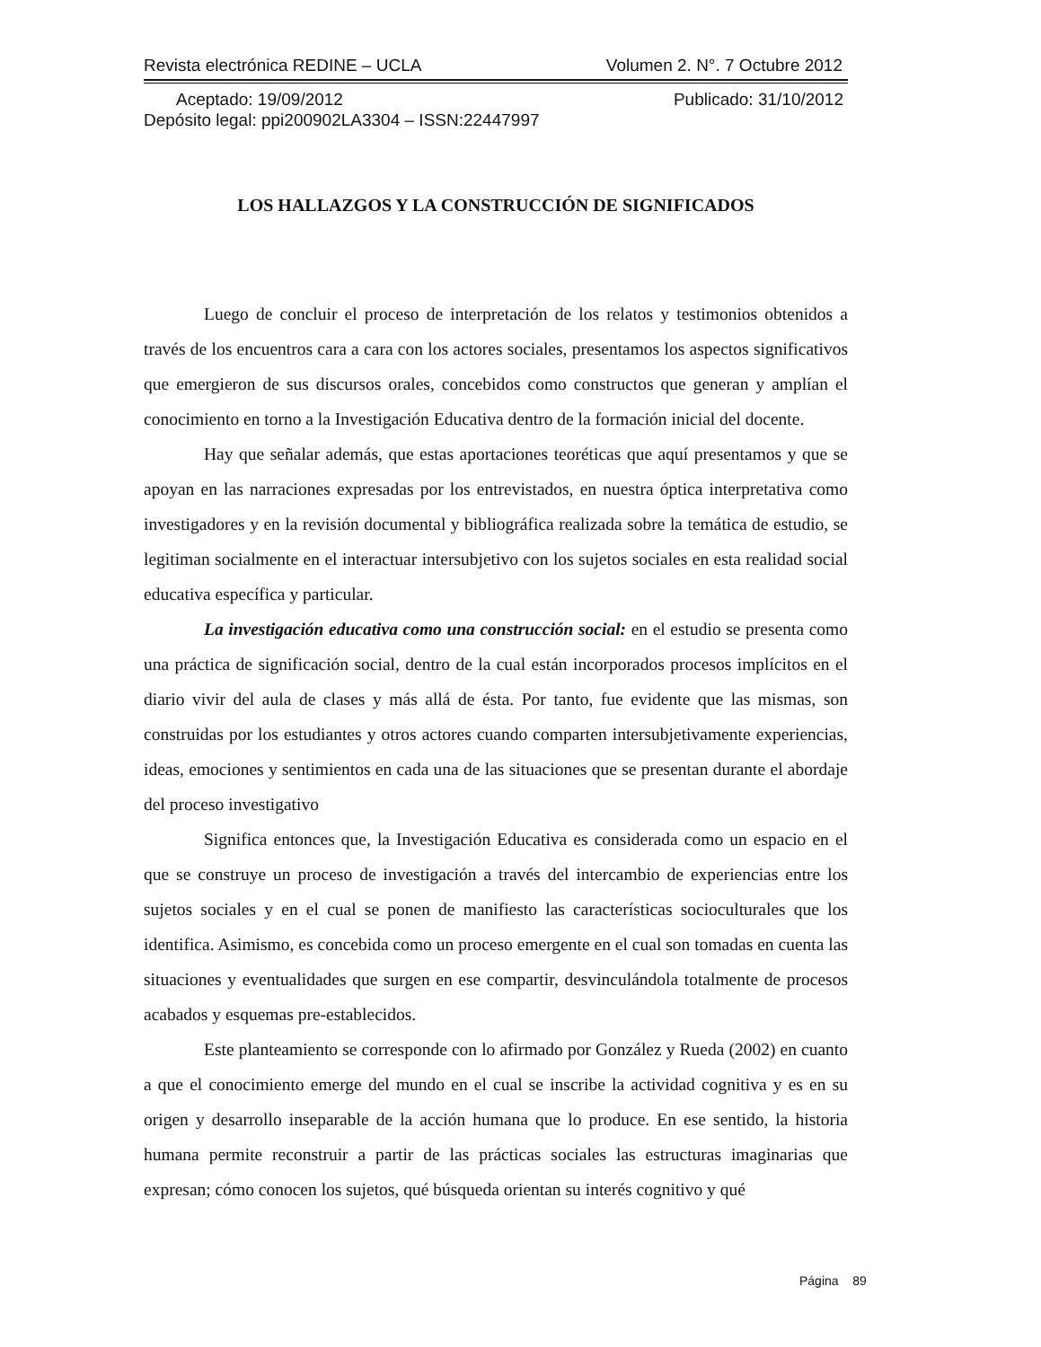Revista electrónica REDINE – UCLA Volumen 2. N°. 7 Octubre 2012
Aceptado: 19/09/2012 Publicado: 31/10/2012
Depósito legal: ppi200902LA3304 – ISSN:22447997
LOS HALLAZGOS Y LA CONSTRUCCIÓN DE SIGNIFICADOS
Luego de concluir el proceso de interpretación de los relatos y testimonios obtenidos a través de los encuentros cara a cara con los actores sociales, presentamos los aspectos significativos que emergieron de sus discursos orales, concebidos como constructos que generan y amplían el conocimiento en torno a la Investigación Educativa dentro de la formación inicial del docente.
Hay que señalar además, que estas aportaciones teoréticas que aquí presentamos y que se apoyan en las narraciones expresadas por los entrevistados, en nuestra óptica interpretativa como investigadores y en la revisión documental y bibliográfica realizada sobre la temática de estudio, se legitiman socialmente en el interactuar intersubjetivo con los sujetos sociales en esta realidad social educativa específica y particular.
La investigación educativa como una construcción social: en el estudio se presenta como una práctica de significación social, dentro de la cual están incorporados procesos implícitos en el diario vivir del aula de clases y más allá de ésta. Por tanto, fue evidente que las mismas, son construidas por los estudiantes y otros actores cuando comparten intersubjetivamente experiencias, ideas, emociones y sentimientos en cada una de las situaciones que se presentan durante el abordaje del proceso investigativo
Significa entonces que, la Investigación Educativa es considerada como un espacio en el que se construye un proceso de investigación a través del intercambio de experiencias entre los sujetos sociales y en el cual se ponen de manifiesto las características socioculturales que los identifica. Asimismo, es concebida como un proceso emergente en el cual son tomadas en cuenta las situaciones y eventualidades que surgen en ese compartir, desvinculándola totalmente de procesos acabados y esquemas pre-establecidos.
Este planteamiento se corresponde con lo afirmado por González y Rueda (2002) en cuanto a que el conocimiento emerge del mundo en el cual se inscribe la actividad cognitiva y es en su origen y desarrollo inseparable de la acción humana que lo produce. En ese sentido, la historia humana permite reconstruir a partir de las prácticas sociales las estructuras imaginarias que expresan; cómo conocen los sujetos, qué búsqueda orientan su interés cognitivo y qué
Página 89